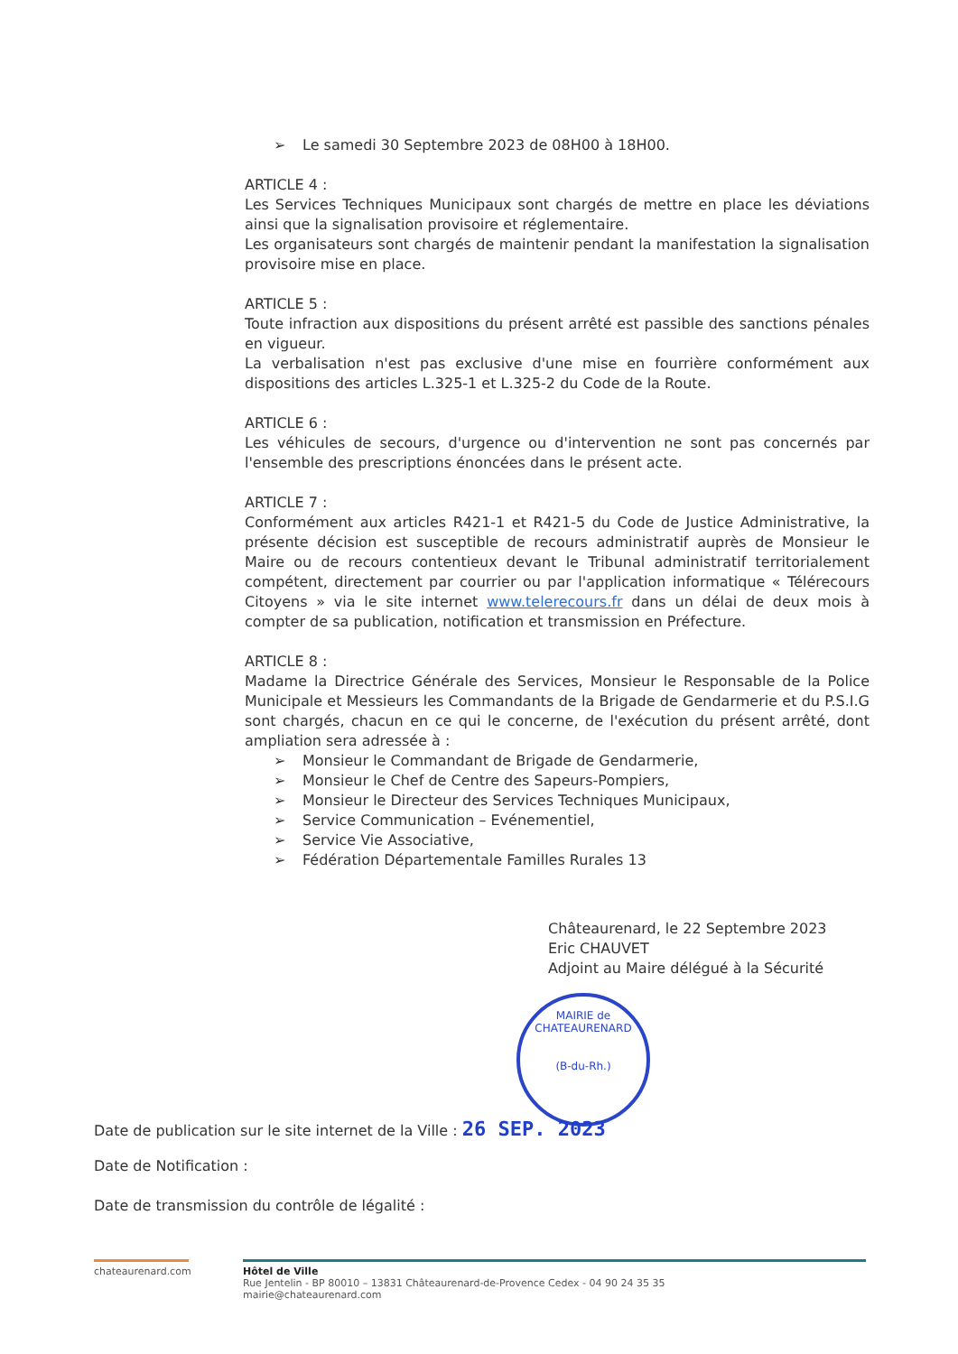➢ Le samedi 30 Septembre 2023 de 08H00 à 18H00.
ARTICLE 4 :
Les Services Techniques Municipaux sont chargés de mettre en place les déviations ainsi que la signalisation provisoire et réglementaire.
Les organisateurs sont chargés de maintenir pendant la manifestation la signalisation provisoire mise en place.
ARTICLE 5 :
Toute infraction aux dispositions du présent arrêté est passible des sanctions pénales en vigueur.
La verbalisation n'est pas exclusive d'une mise en fourrière conformément aux dispositions des articles L.325-1 et L.325-2 du Code de la Route.
ARTICLE 6 :
Les véhicules de secours, d'urgence ou d'intervention ne sont pas concernés par l'ensemble des prescriptions énoncées dans le présent acte.
ARTICLE 7 :
Conformément aux articles R421-1 et R421-5 du Code de Justice Administrative, la présente décision est susceptible de recours administratif auprès de Monsieur le Maire ou de recours contentieux devant le Tribunal administratif territorialement compétent, directement par courrier ou par l'application informatique « Télérecours Citoyens » via le site internet www.telerecours.fr dans un délai de deux mois à compter de sa publication, notification et transmission en Préfecture.
ARTICLE 8 :
Madame la Directrice Générale des Services, Monsieur le Responsable de la Police Municipale et Messieurs les Commandants de la Brigade de Gendarmerie et du P.S.I.G sont chargés, chacun en ce qui le concerne, de l'exécution du présent arrêté, dont ampliation sera adressée à :
➢ Monsieur le Commandant de Brigade de Gendarmerie,
➢ Monsieur le Chef de Centre des Sapeurs-Pompiers,
➢ Monsieur le Directeur des Services Techniques Municipaux,
➢ Service Communication – Evénementiel,
➢ Service Vie Associative,
➢ Fédération Départementale Familles Rurales 13
Châteaurenard, le 22 Septembre 2023
Eric CHAUVET
Adjoint au Maire délégué à la Sécurité
MAIRIE de CHATEAURENARD
(B-du-Rh.)
Date de publication sur le site internet de la Ville : 26 SEP. 2023
Date de Notification :
Date de transmission du contrôle de légalité :
chateaurenard.com
Hôtel de Ville
Rue Jentelin - BP 80010 – 13831 Châteaurenard-de-Provence Cedex - 04 90 24 35 35
mairie@chateaurenard.com